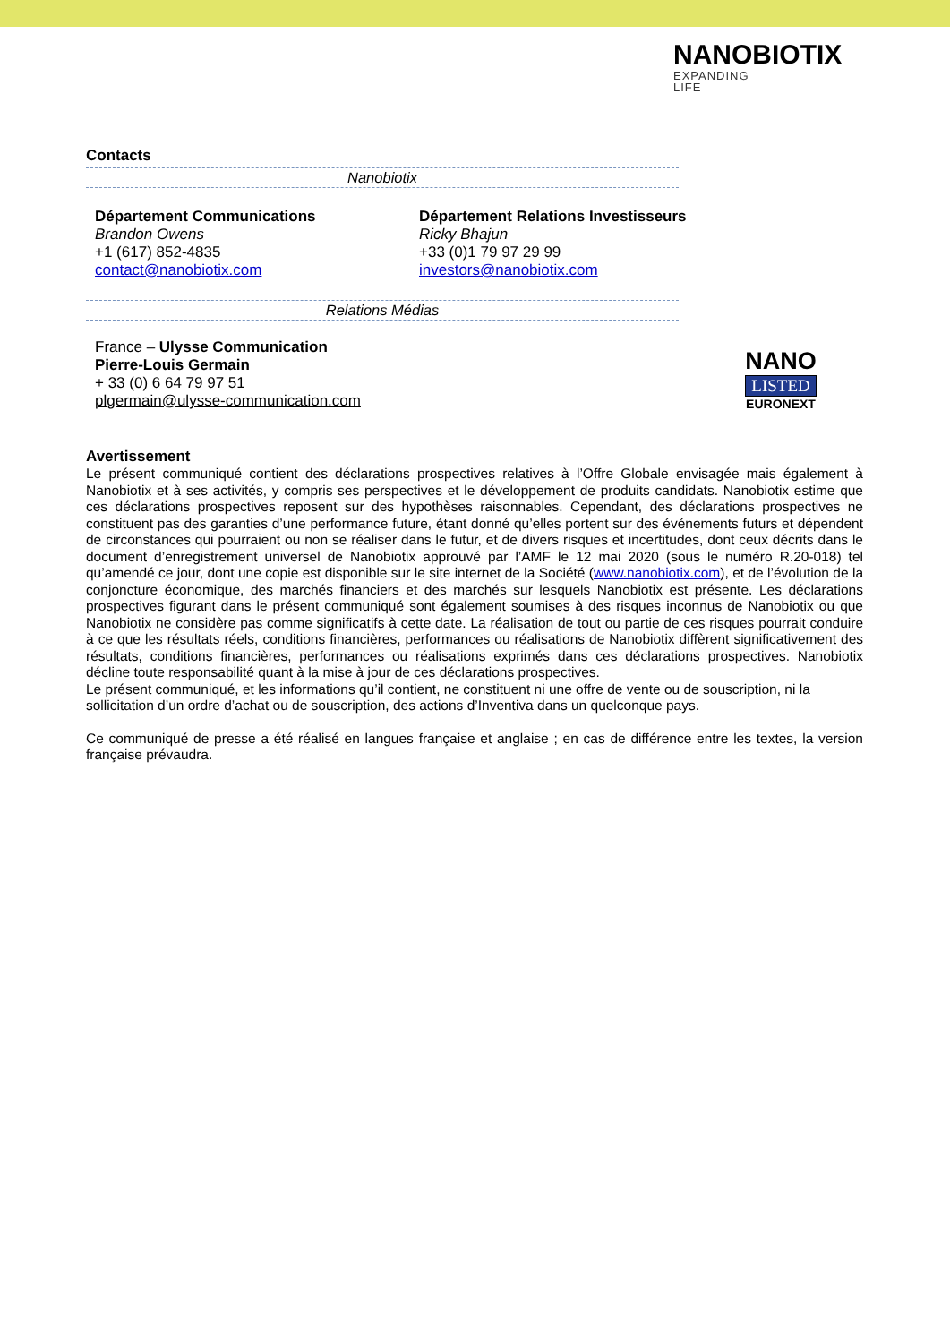NANOBIOTIX
EXPANDING
LIFE
Contacts
Nanobiotix
Département Communications
Brandon Owens
+1 (617) 852-4835
contact@nanobiotix.com
Département Relations Investisseurs
Ricky Bhajun
+33 (0)1 79 97 29 99
investors@nanobiotix.com
Relations Médias
France – Ulysse Communication
Pierre-Louis Germain
+ 33 (0) 6 64 79 97 51
plgermain@ulysse-communication.com
Avertissement
Le présent communiqué contient des déclarations prospectives relatives à l’Offre Globale envisagée mais également à Nanobiotix et à ses activités, y compris ses perspectives et le développement de produits candidats. Nanobiotix estime que ces déclarations prospectives reposent sur des hypothèses raisonnables. Cependant, des déclarations prospectives ne constituent pas des garanties d’une performance future, étant donné qu’elles portent sur des événements futurs et dépendent de circonstances qui pourraient ou non se réaliser dans le futur, et de divers risques et incertitudes, dont ceux décrits dans le document d’enregistrement universel de Nanobiotix approuvé par l’AMF le 12 mai 2020 (sous le numéro R.20-018) tel qu’amendé ce jour, dont une copie est disponible sur le site internet de la Société (www.nanobiotix.com), et de l’évolution de la conjoncture économique, des marchés financiers et des marchés sur lesquels Nanobiotix est présente. Les déclarations prospectives figurant dans le présent communiqué sont également soumises à des risques inconnus de Nanobiotix ou que Nanobiotix ne considère pas comme significatifs à cette date. La réalisation de tout ou partie de ces risques pourrait conduire à ce que les résultats réels, conditions financières, performances ou réalisations de Nanobiotix diffèrent significativement des résultats, conditions financières, performances ou réalisations exprimés dans ces déclarations prospectives. Nanobiotix décline toute responsabilité quant à la mise à jour de ces déclarations prospectives.
Le présent communiqué, et les informations qu’il contient, ne constituent ni une offre de vente ou de souscription, ni la sollicitation d’un ordre d’achat ou de souscription, des actions d’Inventiva dans un quelconque pays.
Ce communiqué de presse a été réalisé en langues française et anglaise ; en cas de différence entre les textes, la version française prévaudra.
NANO
LISTED
EURONEXT